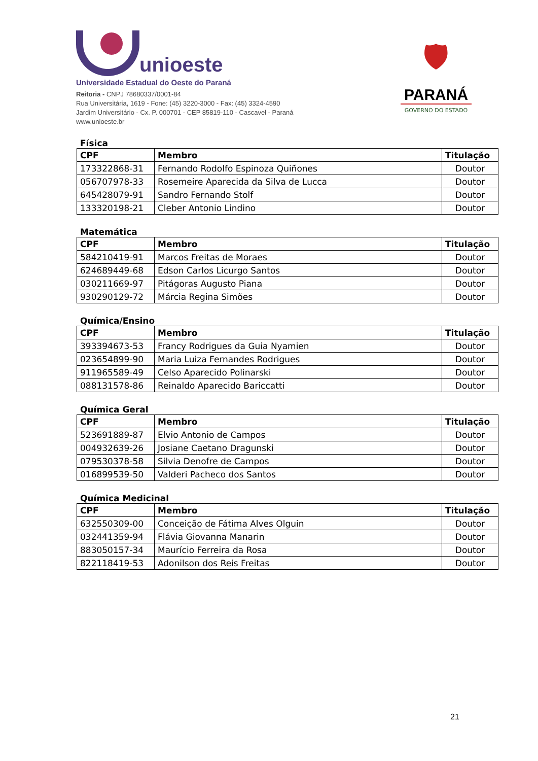unioeste
Universidade Estadual do Oeste do Paraná
Reitoria - CNPJ 78680337/0001-84
Rua Universitária, 1619 - Fone: (45) 3220-3000 - Fax: (45) 3324-4590
Jardim Universitário - Cx. P. 000701 - CEP 85819-110 - Cascavel - Paraná
www.unioeste.br
🛡
PARANÁ
GOVERNO DO ESTADO
Física
| CPF | Membro | Titulação |
| --- | --- | --- |
| 173322868-31 | Fernando Rodolfo Espinoza Quiñones | Doutor |
| 056707978-33 | Rosemeire Aparecida da Silva de Lucca | Doutor |
| 645428079-91 | Sandro Fernando Stolf | Doutor |
| 133320198-21 | Cleber Antonio Lindino | Doutor |
Matemática
| CPF | Membro | Titulação |
| --- | --- | --- |
| 584210419-91 | Marcos Freitas de Moraes | Doutor |
| 624689449-68 | Edson Carlos Licurgo Santos | Doutor |
| 030211669-97 | Pitágoras Augusto Piana | Doutor |
| 930290129-72 | Márcia Regina Simões | Doutor |
Química/Ensino
| CPF | Membro | Titulação |
| --- | --- | --- |
| 393394673-53 | Francy Rodrigues da Guia Nyamien | Doutor |
| 023654899-90 | Maria Luiza Fernandes Rodrigues | Doutor |
| 911965589-49 | Celso Aparecido Polinarski | Doutor |
| 088131578-86 | Reinaldo Aparecido Bariccatti | Doutor |
Química Geral
| CPF | Membro | Titulação |
| --- | --- | --- |
| 523691889-87 | Elvio Antonio de Campos | Doutor |
| 004932639-26 | Josiane Caetano Dragunski | Doutor |
| 079530378-58 | Silvia Denofre de Campos | Doutor |
| 016899539-50 | Valderi Pacheco dos Santos | Doutor |
Química Medicinal
| CPF | Membro | Titulação |
| --- | --- | --- |
| 632550309-00 | Conceição de Fátima Alves Olguin | Doutor |
| 032441359-94 | Flávia Giovanna Manarin | Doutor |
| 883050157-34 | Maurício Ferreira da Rosa | Doutor |
| 822118419-53 | Adonilson dos Reis Freitas | Doutor |
21